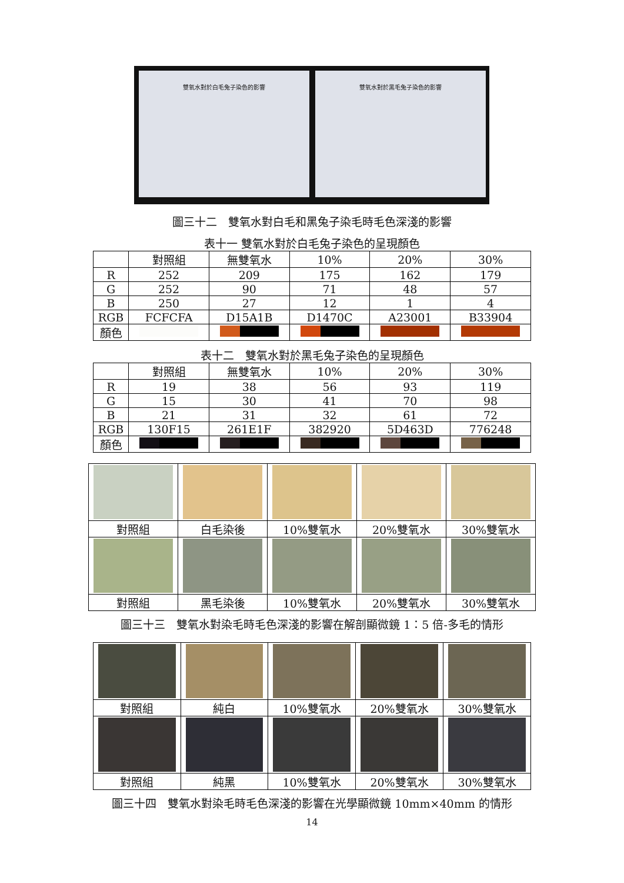雙氧水對於白毛兔子染色的影響 雙氧水對於黑毛兔子染色的影響
圖三十二　雙氧水對白毛和黑兔子染毛時毛色深淺的影響
表十一 雙氧水對於白毛兔子染色的呈現顏色
| | 對照組 | 無雙氧水 | 10% | 20% | 30% |
| --- | --- | --- | --- | --- | --- |
| R | 252 | 209 | 175 | 162 | 179 |
| G | 252 | 90 | 71 | 48 | 57 |
| B | 250 | 27 | 12 | 1 | 4 |
| RGB | FCFCFA | D15A1B | D1470C | A23001 | B33904 |
| 顏色 | | | | | |
表十二　雙氧水對於黑毛兔子染色的呈現顏色
| | 對照組 | 無雙氧水 | 10% | 20% | 30% |
| --- | --- | --- | --- | --- | --- |
| R | 19 | 38 | 56 | 93 | 119 |
| G | 15 | 30 | 41 | 70 | 98 |
| B | 21 | 31 | 32 | 61 | 72 |
| RGB | 130F15 | 261E1F | 382920 | 5D463D | 776248 |
| 顏色 | | | | | |
| 對照組 | 白毛染後 | 10%雙氧水 | 20%雙氧水 | 30%雙氧水 |
| 對照組 | 黑毛染後 | 10%雙氧水 | 20%雙氧水 | 30%雙氧水 |
圖三十三　雙氧水對染毛時毛色深淺的影響在解剖顯微鏡 1：5 倍-多毛的情形
| 對照組 | 純白 | 10%雙氧水 | 20%雙氧水 | 30%雙氧水 |
| 對照組 | 純黑 | 10%雙氧水 | 20%雙氧水 | 30%雙氧水 |
圖三十四　雙氧水對染毛時毛色深淺的影響在光學顯微鏡 10mm×40mm 的情形
14